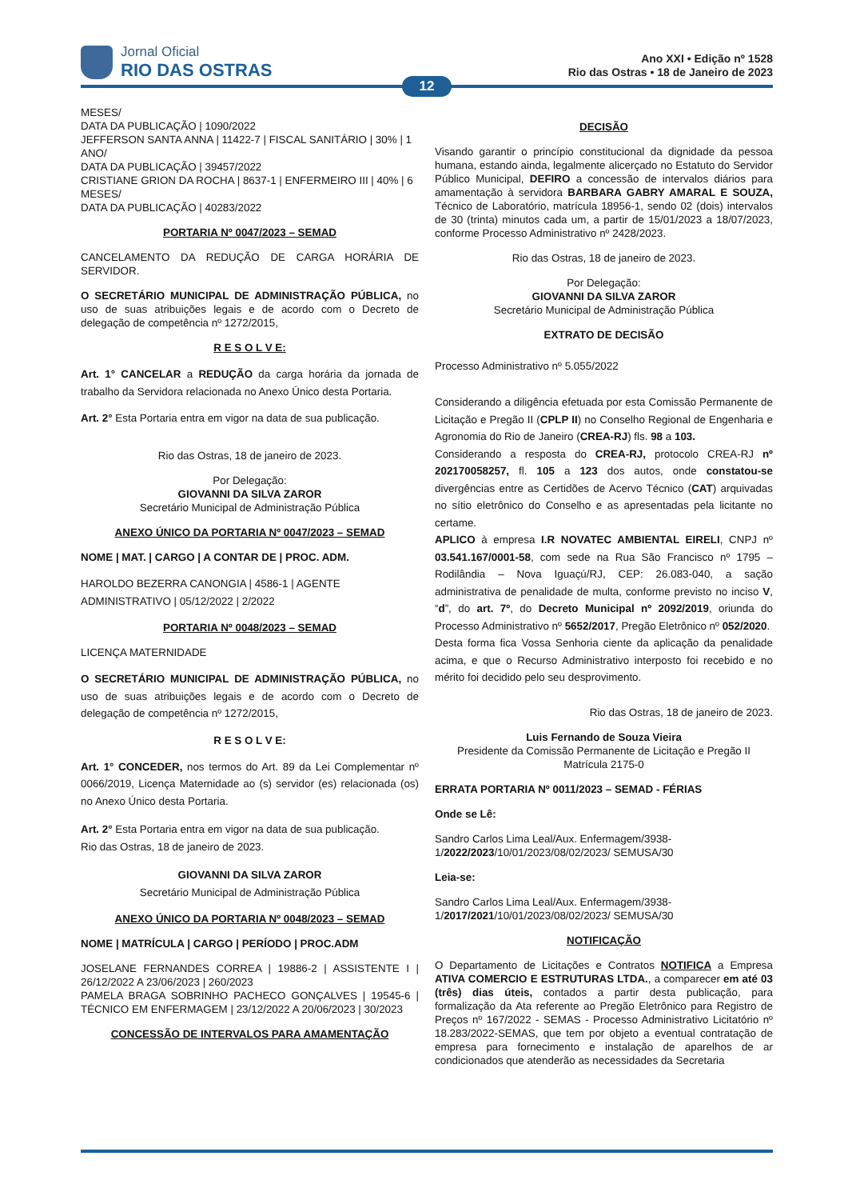Jornal Oficial
RIO DAS OSTRAS
Ano XXI • Edição nº 1528
Rio das Ostras • 18 de Janeiro de 2023
12
MESES/
DATA DA PUBLICAÇÃO | 1090/2022
JEFFERSON SANTA ANNA | 11422-7 | FISCAL SANITÁRIO | 30% | 1 ANO/
DATA DA PUBLICAÇÃO | 39457/2022
CRISTIANE GRION DA ROCHA | 8637-1 | ENFERMEIRO III | 40% | 6 MESES/
DATA DA PUBLICAÇÃO | 40283/2022
PORTARIA Nº 0047/2023 – SEMAD
CANCELAMENTO DA REDUÇÃO DE CARGA HORÁRIA DE SERVIDOR.
O SECRETÁRIO MUNICIPAL DE ADMINISTRAÇÃO PÚBLICA, no uso de suas atribuições legais e de acordo com o Decreto de delegação de competência nº 1272/2015,
R E S O L V E:
Art. 1° CANCELAR a REDUÇÃO da carga horária da jornada de trabalho da Servidora relacionada no Anexo Único desta Portaria.
Art. 2° Esta Portaria entra em vigor na data de sua publicação.
Rio das Ostras, 18 de janeiro de 2023.
Por Delegação:
GIOVANNI DA SILVA ZAROR
Secretário Municipal de Administração Pública
ANEXO ÚNICO DA PORTARIA Nº 0047/2023 – SEMAD
NOME | MAT. | CARGO | A CONTAR DE | PROC. ADM.
HAROLDO BEZERRA CANONGIA | 4586-1 | AGENTE ADMINISTRATIVO | 05/12/2022 | 2/2022
PORTARIA Nº 0048/2023 – SEMAD
LICENÇA MATERNIDADE
O SECRETÁRIO MUNICIPAL DE ADMINISTRAÇÃO PÚBLICA, no uso de suas atribuições legais e de acordo com o Decreto de delegação de competência nº 1272/2015,
R E S O L V E:
Art. 1° CONCEDER, nos termos do Art. 89 da Lei Complementar nº 0066/2019, Licença Maternidade ao (s) servidor (es) relacionada (os) no Anexo Único desta Portaria.
Art. 2° Esta Portaria entra em vigor na data de sua publicação.
Rio das Ostras, 18 de janeiro de 2023.
GIOVANNI DA SILVA ZAROR
Secretário Municipal de Administração Pública
ANEXO ÚNICO DA PORTARIA Nº 0048/2023 – SEMAD
NOME | MATRÍCULA | CARGO | PERÍODO | PROC.ADM
JOSELANE FERNANDES CORREA | 19886-2 | ASSISTENTE I | 26/12/2022 A 23/06/2023 | 260/2023
PAMELA BRAGA SOBRINHO PACHECO GONÇALVES | 19545-6 | TÉCNICO EM ENFERMAGEM | 23/12/2022 A 20/06/2023 | 30/2023
CONCESSÃO DE INTERVALOS PARA AMAMENTAÇÃO
DECISÃO
Visando garantir o princípio constitucional da dignidade da pessoa humana, estando ainda, legalmente alicerçado no Estatuto do Servidor Público Municipal, DEFIRO a concessão de intervalos diários para amamentação à servidora BARBARA GABRY AMARAL E SOUZA, Técnico de Laboratório, matrícula 18956-1, sendo 02 (dois) intervalos de 30 (trinta) minutos cada um, a partir de 15/01/2023 a 18/07/2023, conforme Processo Administrativo nº 2428/2023.
Rio das Ostras, 18 de janeiro de 2023.
Por Delegação:
GIOVANNI DA SILVA ZAROR
Secretário Municipal de Administração Pública
EXTRATO DE DECISÃO
Processo Administrativo nº 5.055/2022
Considerando a diligência efetuada por esta Comissão Permanente de Licitação e Pregão II (CPLP II) no Conselho Regional de Engenharia e Agronomia do Rio de Janeiro (CREA-RJ) fls. 98 a 103.
Considerando a resposta do CREA-RJ, protocolo CREA-RJ nº 202170058257, fl. 105 a 123 dos autos, onde constatou-se divergências entre as Certidões de Acervo Técnico (CAT) arquivadas no sítio eletrônico do Conselho e as apresentadas pela licitante no certame.
APLICO à empresa I.R NOVATEC AMBIENTAL EIRELI, CNPJ nº 03.541.167/0001-58, com sede na Rua São Francisco nº 1795 – Rodilândia – Nova Iguaçú/RJ, CEP: 26.083-040, a sação administrativa de penalidade de multa, conforme previsto no inciso V, “d”, do art. 7º, do Decreto Municipal nº 2092/2019, oriunda do Processo Administrativo nº 5652/2017, Pregão Eletrônico nº 052/2020.
Desta forma fica Vossa Senhoria ciente da aplicação da penalidade acima, e que o Recurso Administrativo interposto foi recebido e no mérito foi decidido pelo seu desprovimento.
Rio das Ostras, 18 de janeiro de 2023.
Luis Fernando de Souza Vieira
Presidente da Comissão Permanente de Licitação e Pregão II
Matrícula 2175-0
ERRATA PORTARIA Nº 0011/2023 – SEMAD - FÉRIAS
Onde se Lê:
Sandro Carlos Lima Leal/Aux. Enfermagem/3938-1/2022/2023/10/01/2023/08/02/2023/ SEMUSA/30
Leia-se:
Sandro Carlos Lima Leal/Aux. Enfermagem/3938-1/2017/2021/10/01/2023/08/02/2023/ SEMUSA/30
NOTIFICAÇÃO
O Departamento de Licitações e Contratos NOTIFICA a Empresa ATIVA COMERCIO E ESTRUTURAS LTDA., a comparecer em até 03 (três) dias úteis, contados a partir desta publicação, para formalização da Ata referente ao Pregão Eletrônico para Registro de Preços nº 167/2022 - SEMAS - Processo Administrativo Licitatório nº 18.283/2022-SEMAS, que tem por objeto a eventual contratação de empresa para fornecimento e instalação de aparelhos de ar condicionados que atenderão as necessidades da Secretaria